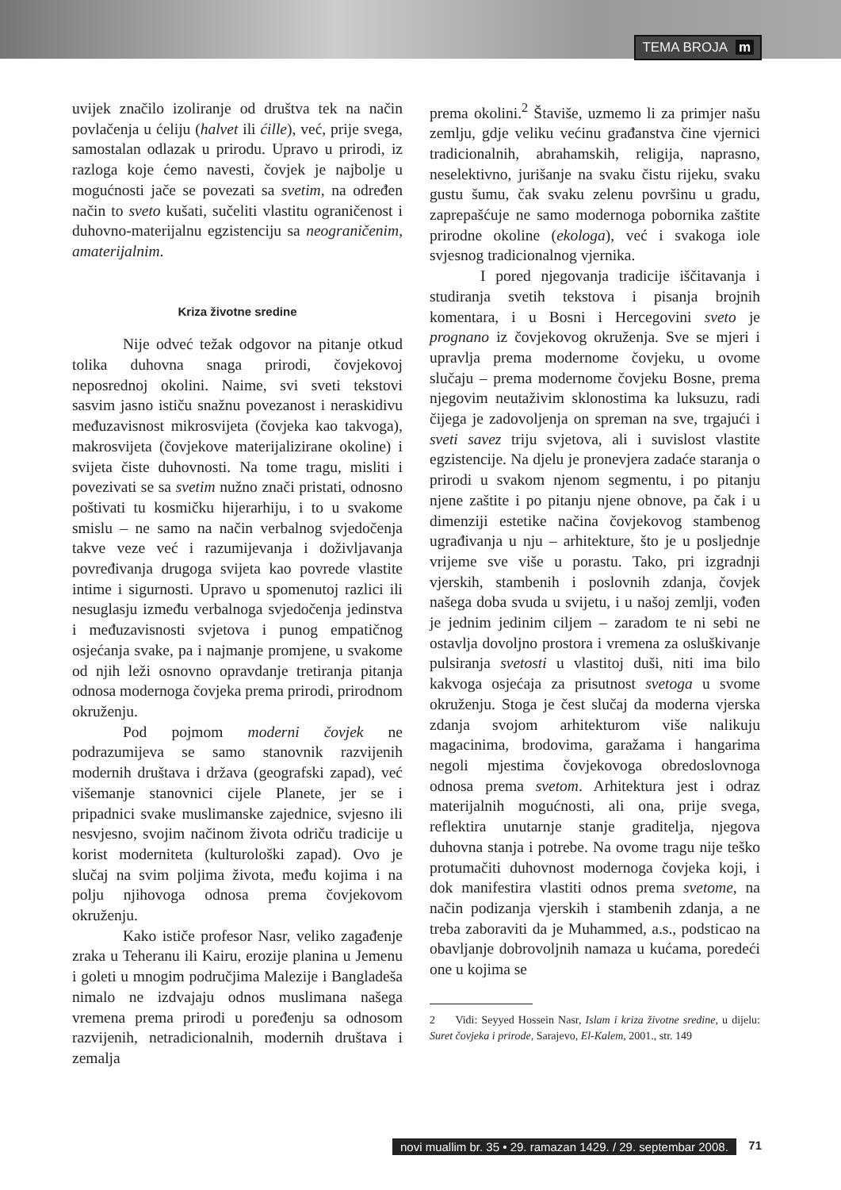TEMA BROJA m
uvijek značilo izoliranje od društva tek na način povlačenja u ćeliju (halvet ili ćille), već, prije svega, samostalan odlazak u prirodu. Upravo u prirodi, iz razloga koje ćemo navesti, čovjek je najbolje u mogućnosti jače se povezati sa svetim, na određen način to sveto kušati, sučeliti vlastitu ograničenost i duhovno-materijalnu egzistenciju sa neograničenim, amaterijalnim.
Kriza životne sredine
Nije odveć težak odgovor na pitanje otkud tolika duhovna snaga prirodi, čovjekovoj neposrednoj okolini. Naime, svi sveti tekstovi sasvim jasno ističu snažnu povezanost i neraskidivu međuzavisnost mikrosvijeta (čovjeka kao takvoga), makrosvijeta (čovjekove materijalizirane okoline) i svijeta čiste duhovnosti. Na tome tragu, misliti i povezivati se sa svetim nužno znači pristati, odnosno poštivati tu kosmičku hijerarhiju, i to u svakome smislu – ne samo na način verbalnog svjedočenja takve veze već i razumijevanja i doživljavanja povređivanja drugoga svijeta kao povrede vlastite intime i sigurnosti. Upravo u spomenutoj razlici ili nesuglasju između verbalnoga svjedočenja jedinstva i međuzavisnosti svjetova i punog empatičnog osjećanja svake, pa i najmanje promjene, u svakome od njih leži osnovno opravdanje tretiranja pitanja odnosa modernoga čovjeka prema prirodi, prirodnom okruženju.
Pod pojmom moderni čovjek ne podrazumijeva se samo stanovnik razvijenih modernih društava i država (geografski zapad), već višemanje stanovnici cijele Planete, jer se i pripadnici svake muslimanske zajednice, svjesno ili nesvjesno, svojim načinom života odriču tradicije u korist moderniteta (kulturološki zapad). Ovo je slučaj na svim poljima života, među kojima i na polju njihovoga odnosa prema čovjekovom okruženju.
Kako ističe profesor Nasr, veliko zagađenje zraka u Teheranu ili Kairu, erozije planina u Jemenu i goleti u mnogim područjima Malezije i Bangladeša nimalo ne izdvajaju odnos muslimana našega vremena prema prirodi u poređenju sa odnosom razvijenih, netradicionalnih, modernih društava i zemalja
prema okolini.<sup>2</sup> Štaviše, uzmemo li za primjer našu zemlju, gdje veliku većinu građanstva čine vjernici tradicionalnih, abrahamskih, religija, naprasno, neselektivno, jurišanje na svaku čistu rijeku, svaku gustu šumu, čak svaku zelenu površinu u gradu, zaprepašćuje ne samo modernoga pobornika zaštite prirodne okoline (ekologa), već i svakoga iole svjesnog tradicionalnog vjernika.
I pored njegovanja tradicije iščitavanja i studiranja svetih tekstova i pisanja brojnih komentara, i u Bosni i Hercegovini sveto je prognano iz čovjekovog okruženja. Sve se mjeri i upravlja prema modernome čovjeku, u ovome slučaju – prema modernome čovjeku Bosne, prema njegovim neutaživim sklonostima ka luksuzu, radi čijega je zadovoljenja on spreman na sve, trgajući i sveti savez triju svjetova, ali i suvislost vlastite egzistencije. Na djelu je pronevjera zadaće staranja o prirodi u svakom njenom segmentu, i po pitanju njene zaštite i po pitanju njene obnove, pa čak i u dimenziji estetike načina čovjekovog stambenog ugrađivanja u nju – arhitekture, što je u posljednje vrijeme sve više u porastu. Tako, pri izgradnji vjerskih, stambenih i poslovnih zdanja, čovjek našega doba svuda u svijetu, i u našoj zemlji, vođen je jednim jedinim ciljem – zaradom te ni sebi ne ostavlja dovoljno prostora i vremena za osluškivanje pulsiranja svetosti u vlastitoj duši, niti ima bilo kakvoga osjećaja za prisutnost svetoga u svome okruženju. Stoga je čest slučaj da moderna vjerska zdanja svojom arhitekturom više nalikuju magacinima, brodovima, garažama i hangarima negoli mjestima čovjekovoga obredoslovnoga odnosa prema svetom. Arhitektura jest i odraz materijalnih mogućnosti, ali ona, prije svega, reflektira unutarnje stanje graditelja, njegova duhovna stanja i potrebe. Na ovome tragu nije teško protumačiti duhovnost modernoga čovjeka koji, i dok manifestira vlastiti odnos prema svetome, na način podizanja vjerskih i stambenih zdanja, a ne treba zaboraviti da je Muhammed, a.s., podsticao na obavljanje dobrovoljnih namaza u kućama, poredeći one u kojima se
2 Vidi: Seyyed Hossein Nasr, Islam i kriza životne sredine, u dijelu: Suret čovjeka i prirode, Sarajevo, El-Kalem, 2001., str. 149
novi muallim br. 35 • 29. ramazan 1429. / 29. septembar 2008. 71